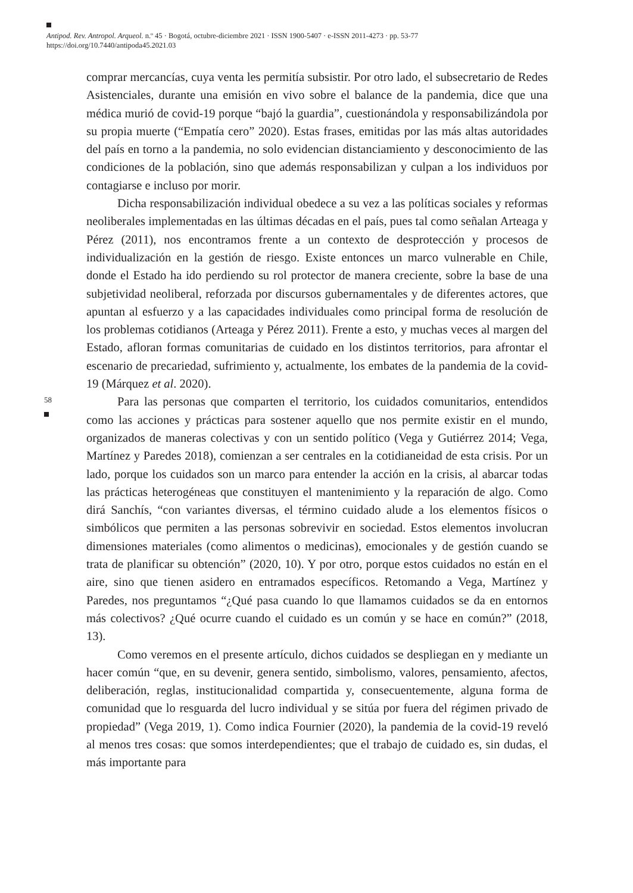Antipod. Rev. Antropol. Arqueol. n.º 45 · Bogotá, octubre-diciembre 2021 · ISSN 1900-5407 · e-ISSN 2011-4273 · pp. 53-77
https://doi.org/10.7440/antipoda45.2021.03
58
comprar mercancías, cuya venta les permitía subsistir. Por otro lado, el subsecretario de Redes Asistenciales, durante una emisión en vivo sobre el balance de la pandemia, dice que una médica murió de covid-19 porque “bajó la guardia”, cuestionándola y responsabilizándola por su propia muerte (“Empatía cero” 2020). Estas frases, emitidas por las más altas autoridades del país en torno a la pandemia, no solo evidencian distanciamiento y desconocimiento de las condiciones de la población, sino que además responsabilizan y culpan a los individuos por contagiarse e incluso por morir.
Dicha responsabilización individual obedece a su vez a las políticas sociales y reformas neoliberales implementadas en las últimas décadas en el país, pues tal como señalan Arteaga y Pérez (2011), nos encontramos frente a un contexto de desprotección y procesos de individualización en la gestión de riesgo. Existe entonces un marco vulnerable en Chile, donde el Estado ha ido perdiendo su rol protector de manera creciente, sobre la base de una subjetividad neoliberal, reforzada por discursos gubernamentales y de diferentes actores, que apuntan al esfuerzo y a las capacidades individuales como principal forma de resolución de los problemas cotidianos (Arteaga y Pérez 2011). Frente a esto, y muchas veces al margen del Estado, afloran formas comunitarias de cuidado en los distintos territorios, para afrontar el escenario de precariedad, sufrimiento y, actualmente, los embates de la pandemia de la covid-19 (Márquez et al. 2020).
Para las personas que comparten el territorio, los cuidados comunitarios, entendidos como las acciones y prácticas para sostener aquello que nos permite existir en el mundo, organizados de maneras colectivas y con un sentido político (Vega y Gutiérrez 2014; Vega, Martínez y Paredes 2018), comienzan a ser centrales en la cotidianeidad de esta crisis. Por un lado, porque los cuidados son un marco para entender la acción en la crisis, al abarcar todas las prácticas heterogéneas que constituyen el mantenimiento y la reparación de algo. Como dirá Sanchís, “con variantes diversas, el término cuidado alude a los elementos físicos o simbólicos que permiten a las personas sobrevivir en sociedad. Estos elementos involucran dimensiones materiales (como alimentos o medicinas), emocionales y de gestión cuando se trata de planificar su obtención” (2020, 10). Y por otro, porque estos cuidados no están en el aire, sino que tienen asidero en entramados específicos. Retomando a Vega, Martínez y Paredes, nos preguntamos “¿Qué pasa cuando lo que llamamos cuidados se da en entornos más colectivos? ¿Qué ocurre cuando el cuidado es un común y se hace en común?” (2018, 13).
Como veremos en el presente artículo, dichos cuidados se despliegan en y mediante un hacer común “que, en su devenir, genera sentido, simbolismo, valores, pensamiento, afectos, deliberación, reglas, institucionalidad compartida y, consecuentemente, alguna forma de comunidad que lo resguarda del lucro individual y se sitúa por fuera del régimen privado de propiedad” (Vega 2019, 1). Como indica Fournier (2020), la pandemia de la covid-19 reveló al menos tres cosas: que somos interdependientes; que el trabajo de cuidado es, sin dudas, el más importante para